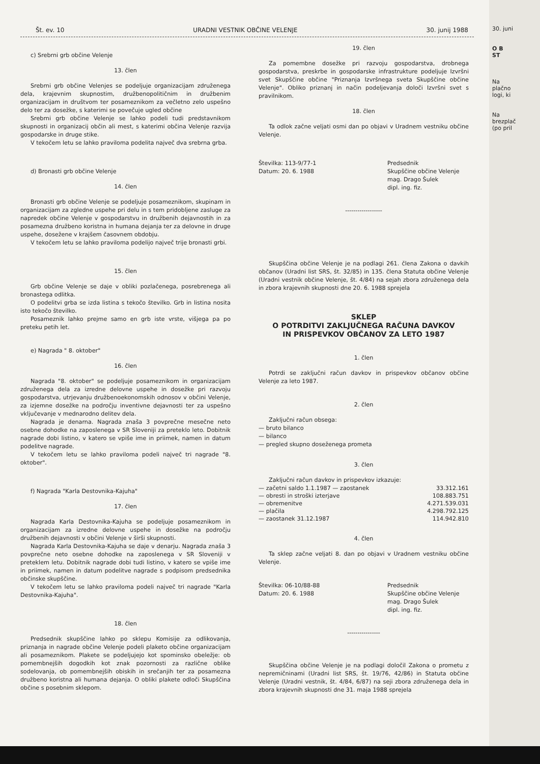30. juni
O B
ST
Na
plačno
logi, ki
Na
brezplač
(po pril
Št. ev. 10 URADNI VESTNIK OBČINE VELENJE 30. junij 1988
c) Srebrni grb občine Velenje
13. člen
Srebrni grb občine Velenjes se podeljuje organizacijam združenega dela, krajevnim skupnostim, družbenopolitičnim in družbenim organizacijam in društvom ter posameznikom za večletno zelo uspešno delo ter za dosežke, s katerimi se povečuje ugled občine
Srebrni grb občine Velenje se lahko podeli tudi predstavnikom skupnosti in organizacij občin ali mest, s katerimi občina Velenje razvija gospodarske in druge stike.
V tekočem letu se lahko praviloma podelita največ dva srebrna grba.
d) Bronasti grb občine Velenje
14. člen
Bronasti grb občine Velenje se podeljuje posameznikom, skupinam in organizacijam za zgledne uspehe pri delu in s tem pridobljene zasluge za napredek občine Velenje v gospodarstvu in družbenih dejavnostih in za posamezna družbeno koristna in humana dejanja ter za delovne in druge uspehe, dosežene v krajšem časovnem obdobju.
V tekočem letu se lahko praviloma podelijo največ trije bronasti grbi.
15. člen
Grb občine Velenje se daje v obliki pozlačenega, posrebrenega ali bronastega odlitka.
O podelitvi grba se izda listina s tekočo številko. Grb in listina nosita isto tekočo številko.
Posameznik lahko prejme samo en grb iste vrste, višjega pa po preteku petih let.
e) Nagrada " 8. oktober"
16. člen
Nagrada "8. oktober" se podeljuje posameznikom in organizacijam združenega dela za izredne delovne uspehe in dosežke pri razvoju gospodarstva, utrjevanju družbenoekonomskih odnosov v občini Velenje, za izjemne dosežke na področju inventivne dejavnosti ter za uspešno vključevanje v mednarodno delitev dela.
Nagrada je denarna. Nagrada znaša 3 povprečne mesečne neto osebne dohodke na zaposlenega v SR Sloveniji za preteklo leto. Dobitnik nagrade dobi listino, v katero se vpiše ime in priimek, namen in datum podelitve nagrade.
V tekočem letu se lahko praviloma podeli največ tri nagrade "8. oktober".
f) Nagrada "Karla Destovnika-Kajuha"
17. člen
Nagrada Karla Destovnika-Kajuha se podeljuje posameznikom in organizacijam za izredne delovne uspehe in dosežke na področju družbenih dejavnosti v občini Velenje v širši skupnosti.
Nagrada Karla Destovnika-Kajuha se daje v denarju. Nagrada znaša 3 povprečne neto osebne dohodke na zaposlenega v SR Sloveniji v preteklem letu. Dobitnik nagrade dobi tudi listino, v katero se vpiše ime in priimek, namen in datum podelitve nagrade s podpisom predsednika občinske skupščine.
V tekočem letu se lahko praviloma podeli največ tri nagrade "Karla Destovnika-Kajuha".
18. člen
Predsednik skupščine lahko po sklepu Komisije za odlikovanja, priznanja in nagrade občine Velenje podeli plaketo občine organizacijam ali posameznikom. Plakete se podeljujejo kot spominsko obeležje: ob pomembnejših dogodkih kot znak pozornosti za različne oblike sodelovanja, ob pomembnejših obiskih in srečanjih ter za posamezna družbeno koristna ali humana dejanja. O obliki plakete odloči Skupščina občine s posebnim sklepom.
19. člen
Za pomembne dosežke pri razvoju gospodarstva, drobnega gospodarstva, preskrbe in gospodarske infrastrukture podeljuje Izvršni svet Skupščine občine "Priznanja Izvršnega sveta Skupščine občine Velenje". Obliko priznanj in način podeljevanja določi Izvršni svet s pravilnikom.
18. člen
Ta odlok začne veljati osmi dan po objavi v Uradnem vestniku občine Velenje.
Številka: 113-9/77-1
Datum: 20. 6. 1988
Predsednik
Skupščine občine Velenje
mag. Drago Šulek
dipl. ing. fiz.
------------------
Skupščina občine Velenje je na podlagi 261. člena Zakona o davkih občanov (Uradni list SRS, št. 32/85) in 135. člena Statuta občine Velenje (Uradni vestnik občine Velenje, št. 4/84) na sejah zbora združenega dela in zbora krajevnih skupnosti dne 20. 6. 1988 sprejela
SKLEP
O POTRDITVI ZAKLJUČNEGA RAČUNA DAVKOV
IN PRISPEVKOV OBČANOV ZA LETO 1987
1. člen
Potrdi se zaključni račun davkov in prispevkov občanov občine Velenje za leto 1987.
2. člen
Zaključni račun obsega:
— bruto bilanco
— bilanco
— pregled skupno doseženega prometa
3. člen
Zaključni račun davkov in prispevkov izkazuje:
| — začetni saldo 1.1.1987 — zaostanek | 33.312.161 |
| — obresti in stroški izterjave | 108.883.751 |
| — obremenitve | 4.271.539.031 |
| — plačila | 4.298.792.125 |
| — zaostanek 31.12.1987 | 114.942.810 |
4. člen
Ta sklep začne veljati 8. dan po objavi v Uradnem vestniku občine Velenje.
Številka: 06-10/88-88
Datum: 20. 6. 1988
Predsednik
Skupščine občine Velenje
mag. Drago Šulek
dipl. ing. fiz.
----------------
Skupščina občine Velenje je na podlagi določil Zakona o prometu z nepremičninami (Uradni list SRS, št. 19/76, 42/86) in Statuta občine Velenje (Uradni vestnik, št. 4/84, 6/87) na seji zbora združenega dela in zbora krajevnih skupnosti dne 31. maja 1988 sprejela